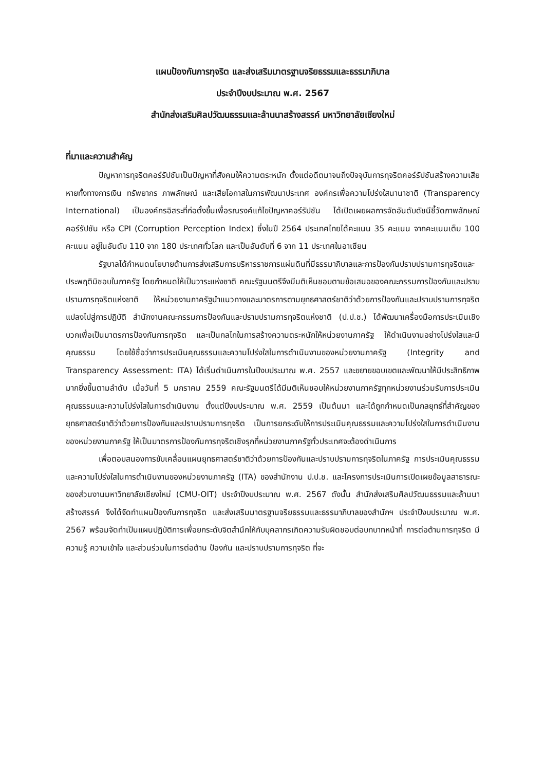แผนป้องกันการทุจริต และส่งเสริมมาตรฐานจริยธรรมและธรรมาภิบาล
ประจำปีงบประมาณ พ.ศ. 2567
สำนักส่งเสริมศิลปวัฒนธรรมและล้านนาสร้างสรรค์ มหาวิทยาลัยเชียงใหม่
ที่มาและความสำคัญ
ปัญหาการทุจริตคอร์รัปชันเป็นปัญหาที่สังคมให้ความตระหนัก ตั้งแต่อดีตมาจนถึงปัจจุบันการทุจริตคอร์รัปชันสร้างความเสียหายทั้งทางการเงิน ทรัพยากร ภาพลักษณ์ และเสียโอกาสในการพัฒนาประเทศ องค์กรเพื่อความโปร่งใสนานาชาติ (Transparency International) เป็นองค์กรอิสระที่ก่อตั้งขึ้นเพื่อรณรงค์แก้ไขปัญหาคอร์รัปชัน ได้เปิดเผยผลการจัดอันดับดัชนีชี้วัดภาพลักษณ์คอร์รัปชัน หรือ CPI (Corruption Perception Index) ซึ่งในปี 2564 ประเทศไทยได้คะแนน 35 คะแนน จากคะแนนเต็ม 100 คะแนน อยู่ในอันดับ 110 จาก 180 ประเทศทั่วโลก และเป็นอันดับที่ 6 จาก 11 ประเทศในอาเซียน
รัฐบาลได้กำหนดนโยบายด้านการส่งเสริมการบริหารราชการแผ่นดินที่มีธรรมาภิบาลและการป้องกันปราบปรามการทุจริตและประพฤติมิชอบในภาครัฐ โดยกำหนดให้เป็นวาระแห่งชาติ คณะรัฐมนตรีจึงมีมติเห็นชอบตามข้อเสนอของคณะกรรมการป้องกันและปราบปรามการทุจริตแห่งชาติ ให้หน่วยงานภาครัฐนำแนวทางและมาตรการตามยุทธศาสตร์ชาติว่าด้วยการป้องกันและปราบปรามการทุจริตแปลงไปสู่การปฏิบัติ สำนักงานคณะกรรมการป้องกันและปราบปรามการทุจริตแห่งชาติ (ป.ป.ช.) ได้พัฒนาเครื่องมือการประเมินเชิงบวกเพื่อเป็นมาตรการป้องกันการทุจริต และเป็นกลไกในการสร้างความตระหนักให้หน่วยงานภาครัฐ ให้ดำเนินงานอย่างโปร่งใสและมีคุณธรรม โดยใช้ชื่อว่าการประเมินคุณธรรมและความโปร่งใสในการดำเนินงานของหน่วยงานภาครัฐ (Integrity and Transparency Assessment: ITA) ได้เริ่มดำเนินการในปีงบประมาณ พ.ศ. 2557 และขยายขอบเขตและพัฒนาให้มีประสิทธิภาพมากยิ่งขึ้นตามลำดับ เมื่อวันที่ 5 มกราคม 2559 คณะรัฐมนตรีได้มีมติเห็นชอบให้หน่วยงานภาครัฐทุกหน่วยงานร่วมรับการประเมินคุณธรรมและความโปร่งใสในการดำเนินงาน ตั้งแต่ปีงบประมาณ พ.ศ. 2559 เป็นต้นมา และได้ถูกกำหนดเป็นกลยุทธ์ที่สำคัญของยุทธศาสตร์ชาติว่าด้วยการป้องกันและปราบปรามการทุจริต เป็นการยกระดับให้การประเมินคุณธรรมและความโปร่งใสในการดำเนินงานของหน่วยงานภาครัฐ ให้เป็นมาตรการป้องกันการทุจริตเชิงรุกที่หน่วยงานภาครัฐทั่วประเทศจะต้องดำเนินการ
เพื่อตอบสนองการขับเคลื่อนแผนยุทธศาสตร์ชาติว่าด้วยการป้องกันและปราบปรามการทุจริตในภาครัฐ การประเมินคุณธรรมและความโปร่งใสในการดำเนินงานของหน่วยงานภาครัฐ (ITA) ของสำนักงาน ป.ป.ช. และโครงการประเมินการเปิดเผยข้อมูลสาธารณะของส่วนงานมหาวิทยาลัยเชียงใหม่ (CMU-OIT) ประจำปีงบประมาณ พ.ศ. 2567 ดังนั้น สำนักส่งเสริมศิลปวัฒนธรรมและล้านนาสร้างสรรค์ จึงได้จัดทำแผนป้องกันการทุจริต และส่งเสริมมาตรฐานจริยธรรมและธรรมาภิบาลของสำนักฯ ประจำปีงบประมาณ พ.ศ. 2567 พร้อมจัดทำเป็นแผนปฏิบัติการเพื่อยกระดับจิตสำนึกให้กับบุคลากรเกิดความรับผิดชอบต่อบทบาทหน้าที่ การต่อต้านการทุจริต มีความรู้ ความเข้าใจ และส่วนร่วมในการต่อต้าน ป้องกัน และปราบปรามการทุจริต ที่จะ